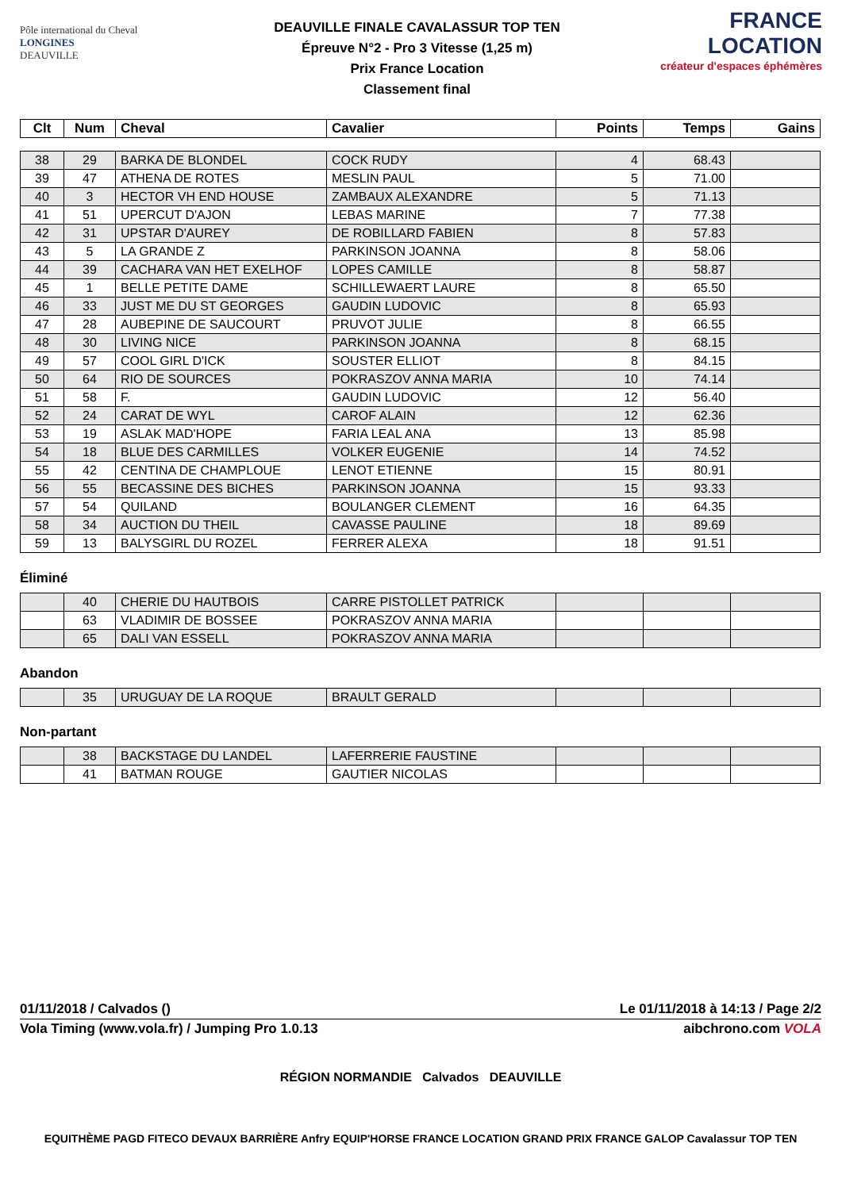Pôle international du Cheval
LONGINES
DEAUVILLE
DEAUVILLE FINALE CAVALASSUR TOP TEN
Épreuve N°2 - Pro 3 Vitesse (1,25 m)
Prix France Location
Classement final
FRANCE LOCATION
créateur d'espaces éphémères
| Clt | Num | Cheval | Cavalier | Points | Temps | Gains |
| --- | --- | --- | --- | --- | --- | --- |
| 38 | 29 | BARKA DE BLONDEL | COCK RUDY | 4 | 68.43 | |
| 39 | 47 | ATHENA DE ROTES | MESLIN PAUL | 5 | 71.00 | |
| 40 | 3 | HECTOR VH END HOUSE | ZAMBAUX ALEXANDRE | 5 | 71.13 | |
| 41 | 51 | UPERCUT D'AJON | LEBAS MARINE | 7 | 77.38 | |
| 42 | 31 | UPSTAR D'AUREY | DE ROBILLARD FABIEN | 8 | 57.83 | |
| 43 | 5 | LA GRANDE Z | PARKINSON JOANNA | 8 | 58.06 | |
| 44 | 39 | CACHARA VAN HET EXELHOF | LOPES CAMILLE | 8 | 58.87 | |
| 45 | 1 | BELLE PETITE DAME | SCHILLEWAERT LAURE | 8 | 65.50 | |
| 46 | 33 | JUST ME DU ST GEORGES | GAUDIN LUDOVIC | 8 | 65.93 | |
| 47 | 28 | AUBEPINE DE SAUCOURT | PRUVOT JULIE | 8 | 66.55 | |
| 48 | 30 | LIVING NICE | PARKINSON JOANNA | 8 | 68.15 | |
| 49 | 57 | COOL GIRL D'ICK | SOUSTER ELLIOT | 8 | 84.15 | |
| 50 | 64 | RIO DE SOURCES | POKRASZOV ANNA MARIA | 10 | 74.14 | |
| 51 | 58 | F. | GAUDIN LUDOVIC | 12 | 56.40 | |
| 52 | 24 | CARAT DE WYL | CAROF ALAIN | 12 | 62.36 | |
| 53 | 19 | ASLAK MAD'HOPE | FARIA LEAL ANA | 13 | 85.98 | |
| 54 | 18 | BLUE DES CARMILLES | VOLKER EUGENIE | 14 | 74.52 | |
| 55 | 42 | CENTINA DE CHAMPLOUE | LENOT ETIENNE | 15 | 80.91 | |
| 56 | 55 | BECASSINE DES BICHES | PARKINSON JOANNA | 15 | 93.33 | |
| 57 | 54 | QUILAND | BOULANGER CLEMENT | 16 | 64.35 | |
| 58 | 34 | AUCTION DU THEIL | CAVASSE PAULINE | 18 | 89.69 | |
| 59 | 13 | BALYSGIRL DU ROZEL | FERRER ALEXA | 18 | 91.51 | |
Éliminé
| | 40 | CHERIE DU HAUTBOIS | CARRE PISTOLLET PATRICK | | | |
| | 63 | VLADIMIR DE BOSSEE | POKRASZOV ANNA MARIA | | | |
| | 65 | DALI VAN ESSELL | POKRASZOV ANNA MARIA | | | |
Abandon
| | 35 | URUGUAY DE LA ROQUE | BRAULT GERALD | | | |
Non-partant
| | 38 | BACKSTAGE DU LANDEL | LAFERRERIE FAUSTINE | | | |
| | 41 | BATMAN ROUGE | GAUTIER NICOLAS | | | |
01/11/2018 / Calvados () Le 01/11/2018 à 14:13 / Page 2/2
Vola Timing (www.vola.fr) / Jumping Pro 1.0.13 aibchrono.com VOLA
RÉGION NORMANDIE Calvados DEAUVILLE
EQUITHÈME PAGD FITECO DEVAUX BARRIÈRE Anfry EQUIP'HORSE FRANCE LOCATION GRAND PRIX FRANCE GALOP Cavalassur TOP TEN